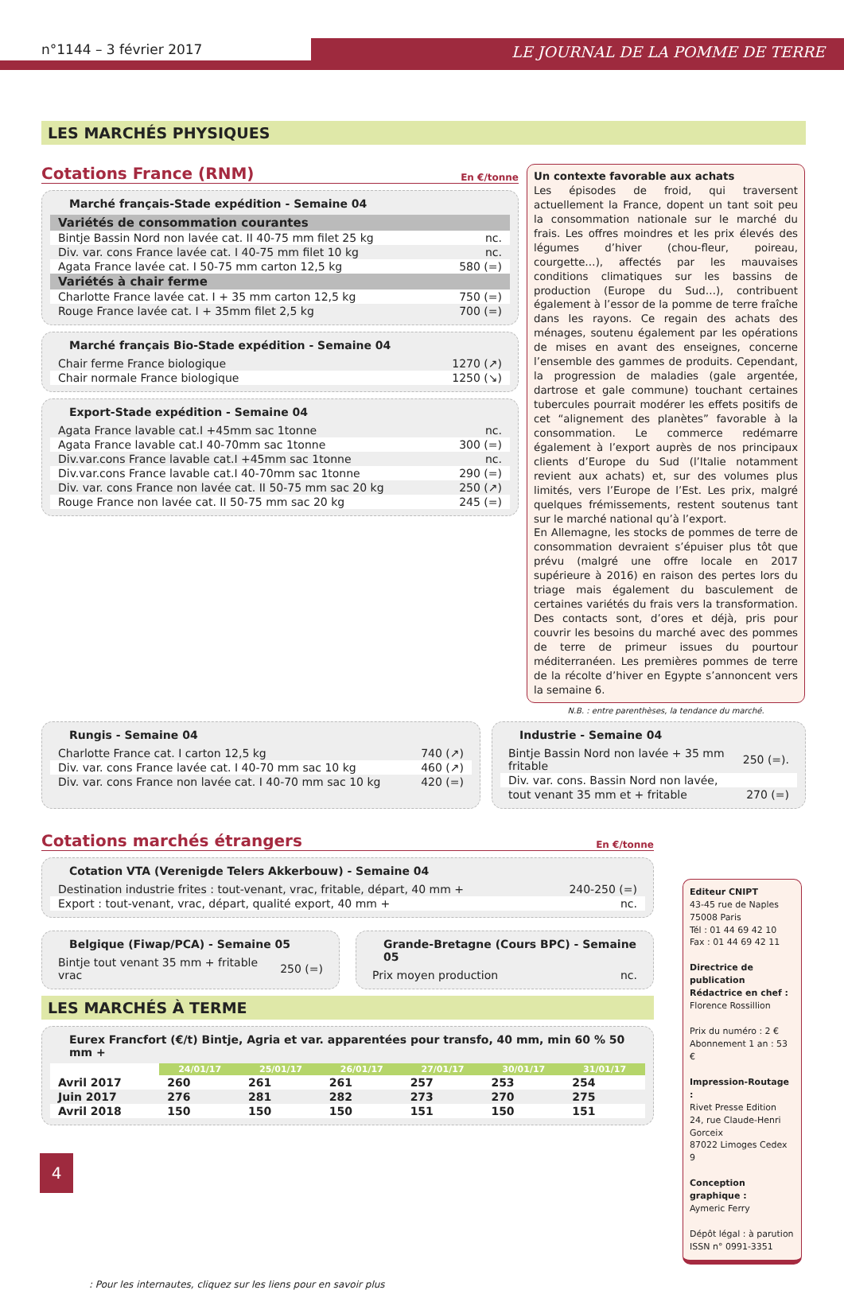n°1144 – 3 février 2017
LE JOURNAL DE LA POMME DE TERRE
LES MARCHÉS PHYSIQUES
Cotations France (RNM) En €/tonne
Marché français-Stade expédition - Semaine 04
| Variétés de consommation courantes | |
| --- | --- |
| Bintje Bassin Nord non lavée cat. II 40-75 mm filet 25 kg | nc. |
| Div. var. cons France lavée cat. I 40-75 mm filet 10 kg | nc. |
| Agata France lavée cat. I 50-75 mm carton 12,5 kg | 580 (=) |
| Variétés à chair ferme | |
| Charlotte France lavée cat. I + 35 mm carton 12,5 kg | 750 (=) |
| Rouge France lavée cat. I + 35mm filet 2,5 kg | 700 (=) |
Marché français Bio-Stade expédition - Semaine 04
| Chair ferme France biologique | 1270 (↗) |
| Chair normale France biologique | 1250 (↘) |
Export-Stade expédition - Semaine 04
| Agata France lavable cat.I +45mm sac 1tonne | nc. |
| Agata France lavable cat.I 40-70mm sac 1tonne | 300 (=) |
| Div.var.cons France lavable cat.I +45mm sac 1tonne | nc. |
| Div.var.cons France lavable cat.I 40-70mm sac 1tonne | 290 (=) |
| Div. var. cons France non lavée cat. II 50-75 mm sac 20 kg | 250 (↗) |
| Rouge France non lavée cat. II 50-75 mm sac 20 kg | 245 (=) |
Un contexte favorable aux achats
Les épisodes de froid, qui traversent actuellement la France, dopent un tant soit peu la consommation nationale sur le marché du frais. Les offres moindres et les prix élevés des légumes d’hiver (chou-fleur, poireau, courgette…), affectés par les mauvaises conditions climatiques sur les bassins de production (Europe du Sud…), contribuent également à l’essor de la pomme de terre fraîche dans les rayons. Ce regain des achats des ménages, soutenu également par les opérations de mises en avant des enseignes, concerne l’ensemble des gammes de produits. Cependant, la progression de maladies (gale argentée, dartrose et gale commune) touchant certaines tubercules pourrait modérer les effets positifs de cet “alignement des planètes” favorable à la consommation. Le commerce redémarre également à l’export auprès de nos principaux clients d’Europe du Sud (l’Italie notamment revient aux achats) et, sur des volumes plus limités, vers l’Europe de l’Est. Les prix, malgré quelques frémissements, restent soutenus tant sur le marché national qu’à l’export.
En Allemagne, les stocks de pommes de terre de consommation devraient s’épuiser plus tôt que prévu (malgré une offre locale en 2017 supérieure à 2016) en raison des pertes lors du triage mais également du basculement de certaines variétés du frais vers la transformation. Des contacts sont, d’ores et déjà, pris pour couvrir les besoins du marché avec des pommes de terre de primeur issues du pourtour méditerranéen. Les premières pommes de terre de la récolte d’hiver en Egypte s’annoncent vers la semaine 6.
N.B. : entre parenthèses, la tendance du marché.
Rungis - Semaine 04
| Charlotte France cat. I carton 12,5 kg | 740 (↗) |
| Div. var. cons France lavée cat. I 40-70 mm sac 10 kg | 460 (↗) |
| Div. var. cons France non lavée cat. I 40-70 mm sac 10 kg | 420 (=) |
Industrie - Semaine 04
| Bintje Bassin Nord non lavée + 35 mm fritable | 250 (=). |
| Div. var. cons. Bassin Nord non lavée, | |
| tout venant 35 mm et + fritable | 270 (=) |
Cotations marchés étrangers En €/tonne
Cotation VTA (Verenigde Telers Akkerbouw) - Semaine 04
| Destination industrie frites : tout-venant, vrac, fritable, départ, 40 mm + | 240-250 (=) |
| Export : tout-venant, vrac, départ, qualité export, 40 mm + | nc. |
Belgique (Fiwap/PCA) - Semaine 05
| Bintje tout venant 35 mm + fritable vrac | 250 (=) |
Grande-Bretagne (Cours BPC) - Semaine 05
| Prix moyen production | nc. |
LES MARCHÉS À TERME
Eurex Francfort (€/t) Bintje, Agria et var. apparentées pour transfo, 40 mm, min 60 % 50 mm +
| | 24/01/17 | 25/01/17 | 26/01/17 | 27/01/17 | 30/01/17 | 31/01/17 |
| --- | --- | --- | --- | --- | --- | --- |
| Avril 2017 | 260 | 261 | 261 | 257 | 253 | 254 |
| Juin 2017 | 276 | 281 | 282 | 273 | 270 | 275 |
| Avril 2018 | 150 | 150 | 150 | 151 | 150 | 151 |
Editeur CNIPT
43-45 rue de Naples
75008 Paris
Tél : 01 44 69 42 10
Fax : 01 44 69 42 11
Directrice de publication Rédactrice en chef :
Florence Rossillion
Prix du numéro : 2 €
Abonnement 1 an : 53 €
Impression-Routage :
Rivet Presse Edition
24, rue Claude-Henri Gorceix
87022 Limoges Cedex 9
Conception graphique :
Aymeric Ferry
Dépôt légal : à parution
ISSN n° 0991-3351
: Pour les internautes, cliquez sur les liens pour en savoir plus
4